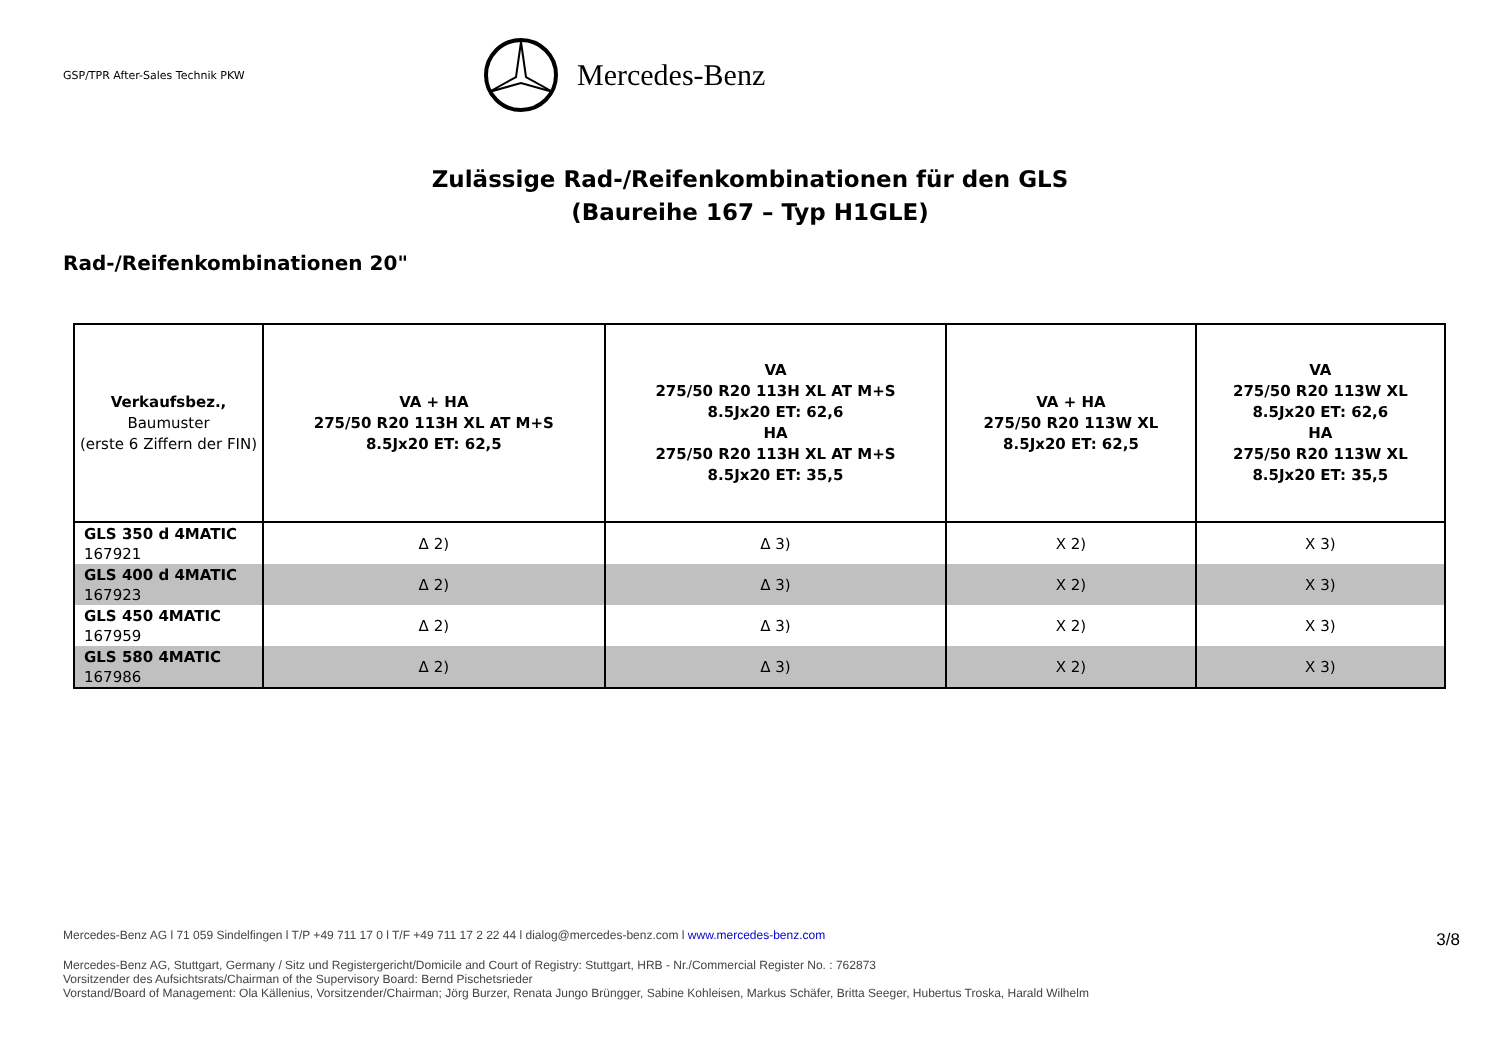GSP/TPR After-Sales Technik PKW
Mercedes-Benz
Zulässige Rad-/Reifenkombinationen für den GLS
(Baureihe 167 – Typ H1GLE)
Rad-/Reifenkombinationen 20"
| Verkaufsbez., Baumuster (erste 6 Ziffern der FIN) | VA + HA 275/50 R20 113H XL AT M+S 8.5Jx20 ET: 62,5 | VA 275/50 R20 113H XL AT M+S 8.5Jx20 ET: 62,6 HA 275/50 R20 113H XL AT M+S 8.5Jx20 ET: 35,5 | VA + HA 275/50 R20 113W XL 8.5Jx20 ET: 62,5 | VA 275/50 R20 113W XL 8.5Jx20 ET: 62,6 HA 275/50 R20 113W XL 8.5Jx20 ET: 35,5 |
| --- | --- | --- | --- | --- |
| GLS 350 d 4MATIC 167921 | Δ 2) | Δ 3) | X 2) | X 3) |
| GLS 400 d 4MATIC 167923 | Δ 2) | Δ 3) | X 2) | X 3) |
| GLS 450 4MATIC 167959 | Δ 2) | Δ 3) | X 2) | X 3) |
| GLS 580 4MATIC 167986 | Δ 2) | Δ 3) | X 2) | X 3) |
Mercedes-Benz AG l 71 059 Sindelfingen l T/P +49 711 17 0 l T/F +49 711 17 2 22 44 l dialog@mercedes-benz.com l www.mercedes-benz.com
3/8
Mercedes-Benz AG, Stuttgart, Germany / Sitz und Registergericht/Domicile and Court of Registry: Stuttgart, HRB - Nr./Commercial Register No. : 762873
Vorsitzender des Aufsichtsrats/Chairman of the Supervisory Board: Bernd Pischetsrieder
Vorstand/Board of Management: Ola Källenius, Vorsitzender/Chairman; Jörg Burzer, Renata Jungo Brüngger, Sabine Kohleisen, Markus Schäfer, Britta Seeger, Hubertus Troska, Harald Wilhelm